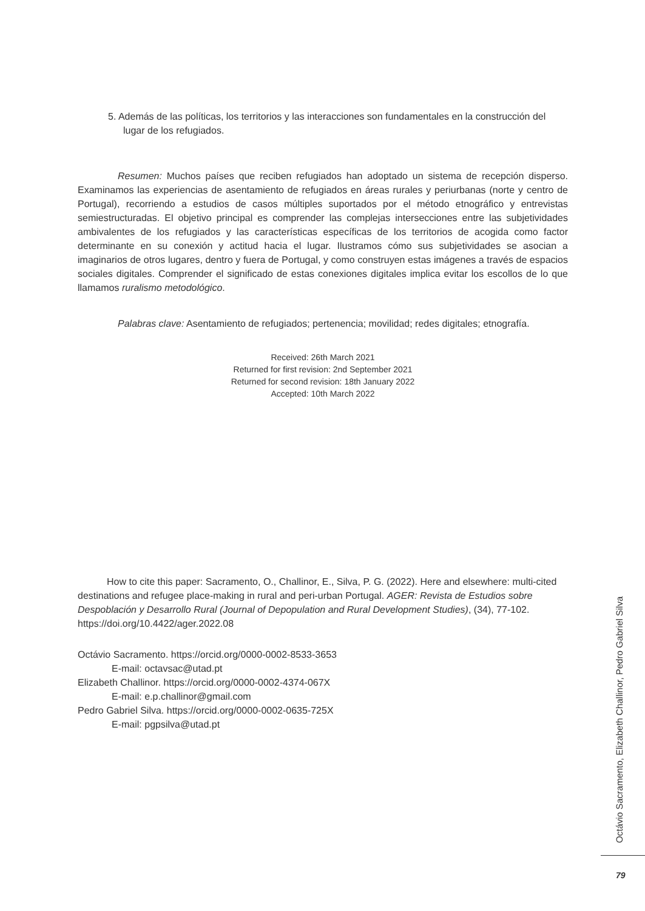5. Además de las políticas, los territorios y las interacciones son fundamentales en la construcción del lugar de los refugiados.
Resumen: Muchos países que reciben refugiados han adoptado un sistema de recepción disperso. Examinamos las experiencias de asentamiento de refugiados en áreas rurales y periurbanas (norte y centro de Portugal), recorriendo a estudios de casos múltiples suportados por el método etnográfico y entrevistas semiestructuradas. El objetivo principal es comprender las complejas intersecciones entre las subjetividades ambivalentes de los refugiados y las características específicas de los territorios de acogida como factor determinante en su conexión y actitud hacia el lugar. Ilustramos cómo sus subjetividades se asocian a imaginarios de otros lugares, dentro y fuera de Portugal, y como construyen estas imágenes a través de espacios sociales digitales. Comprender el significado de estas conexiones digitales implica evitar los escollos de lo que llamamos ruralismo metodológico.
Palabras clave: Asentamiento de refugiados; pertenencia; movilidad; redes digitales; etnografía.
Received: 26th March 2021
Returned for first revision: 2nd September 2021
Returned for second revision: 18th January 2022
Accepted: 10th March 2022
How to cite this paper: Sacramento, O., Challinor, E., Silva, P. G. (2022). Here and elsewhere: multi-cited destinations and refugee place-making in rural and peri-urban Portugal. AGER: Revista de Estudios sobre Despoblación y Desarrollo Rural (Journal of Depopulation and Rural Development Studies), (34), 77-102. https://doi.org/10.4422/ager.2022.08
Octávio Sacramento. https://orcid.org/0000-0002-8533-3653
E-mail: octavsac@utad.pt
Elizabeth Challinor. https://orcid.org/0000-0002-4374-067X
E-mail: e.p.challinor@gmail.com
Pedro Gabriel Silva. https://orcid.org/0000-0002-0635-725X
E-mail: pgpsilva@utad.pt
Octávio Sacramento, Elizabeth Challinor, Pedro Gabriel Silva
79